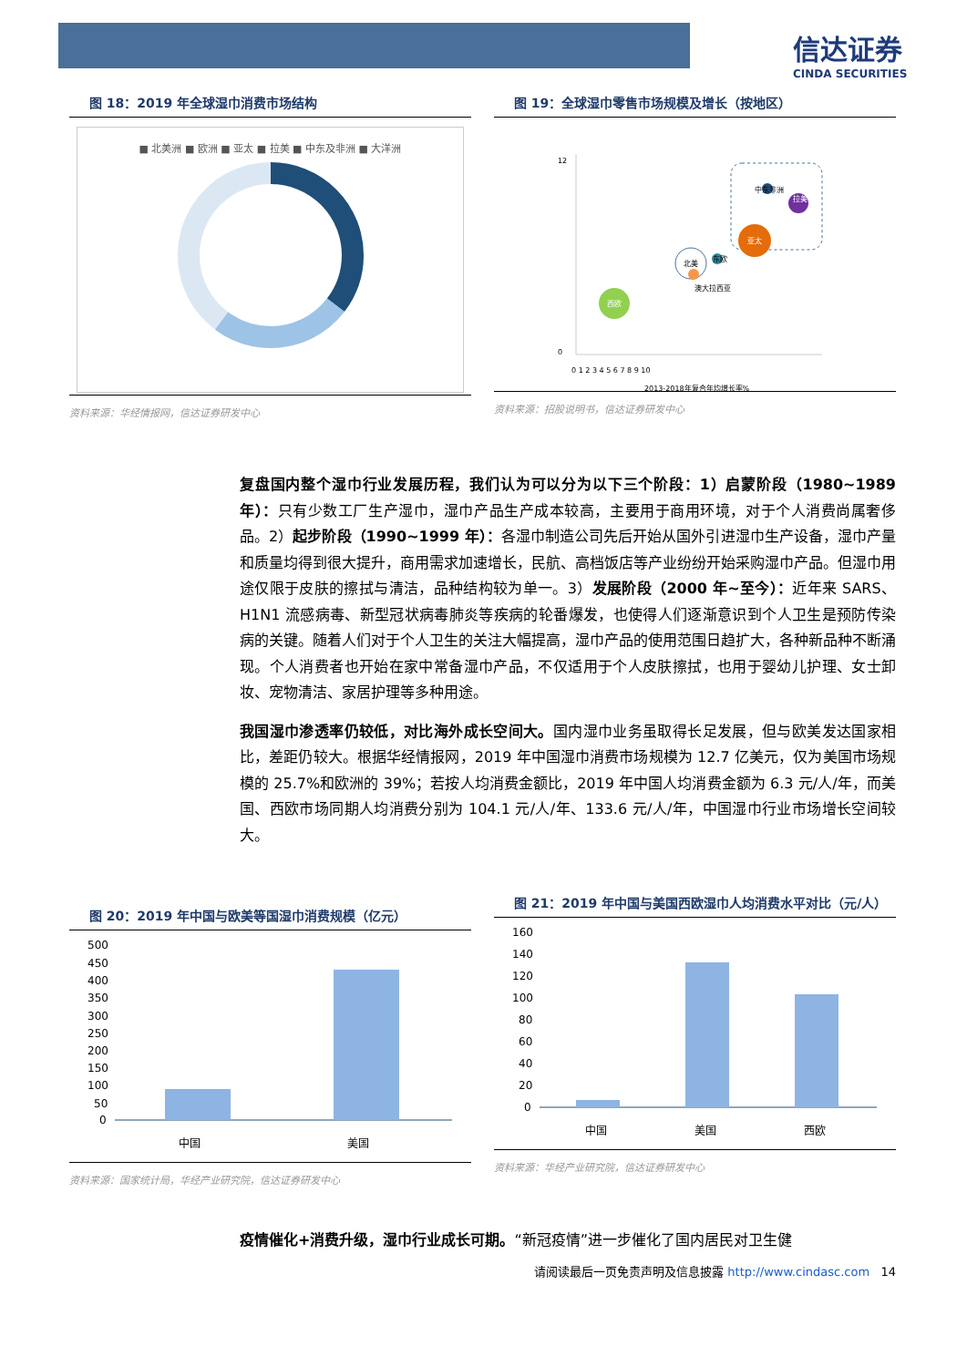信达证券
CINDA SECURITIES
图 18：2019 年全球湿巾消费市场结构
■ 北美洲 ■ 欧洲 ■ 亚太 ■ 拉美 ■ 中东及非洲 ■ 大洋洲
资料来源：华经情报网，信达证券研发中心
图 19：全球湿巾零售市场规模及增长（按地区）
西欧
北美
亚太
中东非洲
澳大拉西亚
东欧
拉美
0 1 2 3 4 5 6 7 8 9 10
2013-2018年复合年均增长率%
12
0
资料来源：招股说明书，信达证券研发中心
复盘国内整个湿巾行业发展历程，我们认为可以分为以下三个阶段：1）启蒙阶段（1980~1989 年）：只有少数工厂生产湿巾，湿巾产品生产成本较高，主要用于商用环境，对于个人消费尚属奢侈品。2）起步阶段（1990~1999 年）：各湿巾制造公司先后开始从国外引进湿巾生产设备，湿巾产量和质量均得到很大提升，商用需求加速增长，民航、高档饭店等产业纷纷开始采购湿巾产品。但湿巾用途仅限于皮肤的擦拭与清洁，品种结构较为单一。3）发展阶段（2000 年~至今）：近年来 SARS、H1N1 流感病毒、新型冠状病毒肺炎等疾病的轮番爆发，也使得人们逐渐意识到个人卫生是预防传染病的关键。随着人们对于个人卫生的关注大幅提高，湿巾产品的使用范围日趋扩大，各种新品种不断涌现。个人消费者也开始在家中常备湿巾产品，不仅适用于个人皮肤擦拭，也用于婴幼儿护理、女士卸妆、宠物清洁、家居护理等多种用途。
我国湿巾渗透率仍较低，对比海外成长空间大。国内湿巾业务虽取得长足发展，但与欧美发达国家相比，差距仍较大。根据华经情报网，2019 年中国湿巾消费市场规模为 12.7 亿美元，仅为美国市场规模的 25.7%和欧洲的 39%；若按人均消费金额比，2019 年中国人均消费金额为 6.3 元/人/年，而美国、西欧市场同期人均消费分别为 104.1 元/人/年、133.6 元/人/年，中国湿巾行业市场增长空间较大。
图 20：2019 年中国与欧美等国湿巾消费规模（亿元）
500
450
400
350
300
250
200
150
100
50
0
中国
美国
资料来源：国家统计局，华经产业研究院，信达证券研发中心
图 21：2019 年中国与美国西欧湿巾人均消费水平对比（元/人）
160
140
120
100
80
60
40
20
0
中国
美国
西欧
资料来源：华经产业研究院，信达证券研发中心
疫情催化+消费升级，湿巾行业成长可期。“新冠疫情”进一步催化了国内居民对卫生健
请阅读最后一页免责声明及信息披露 http://www.cindasc.com 14